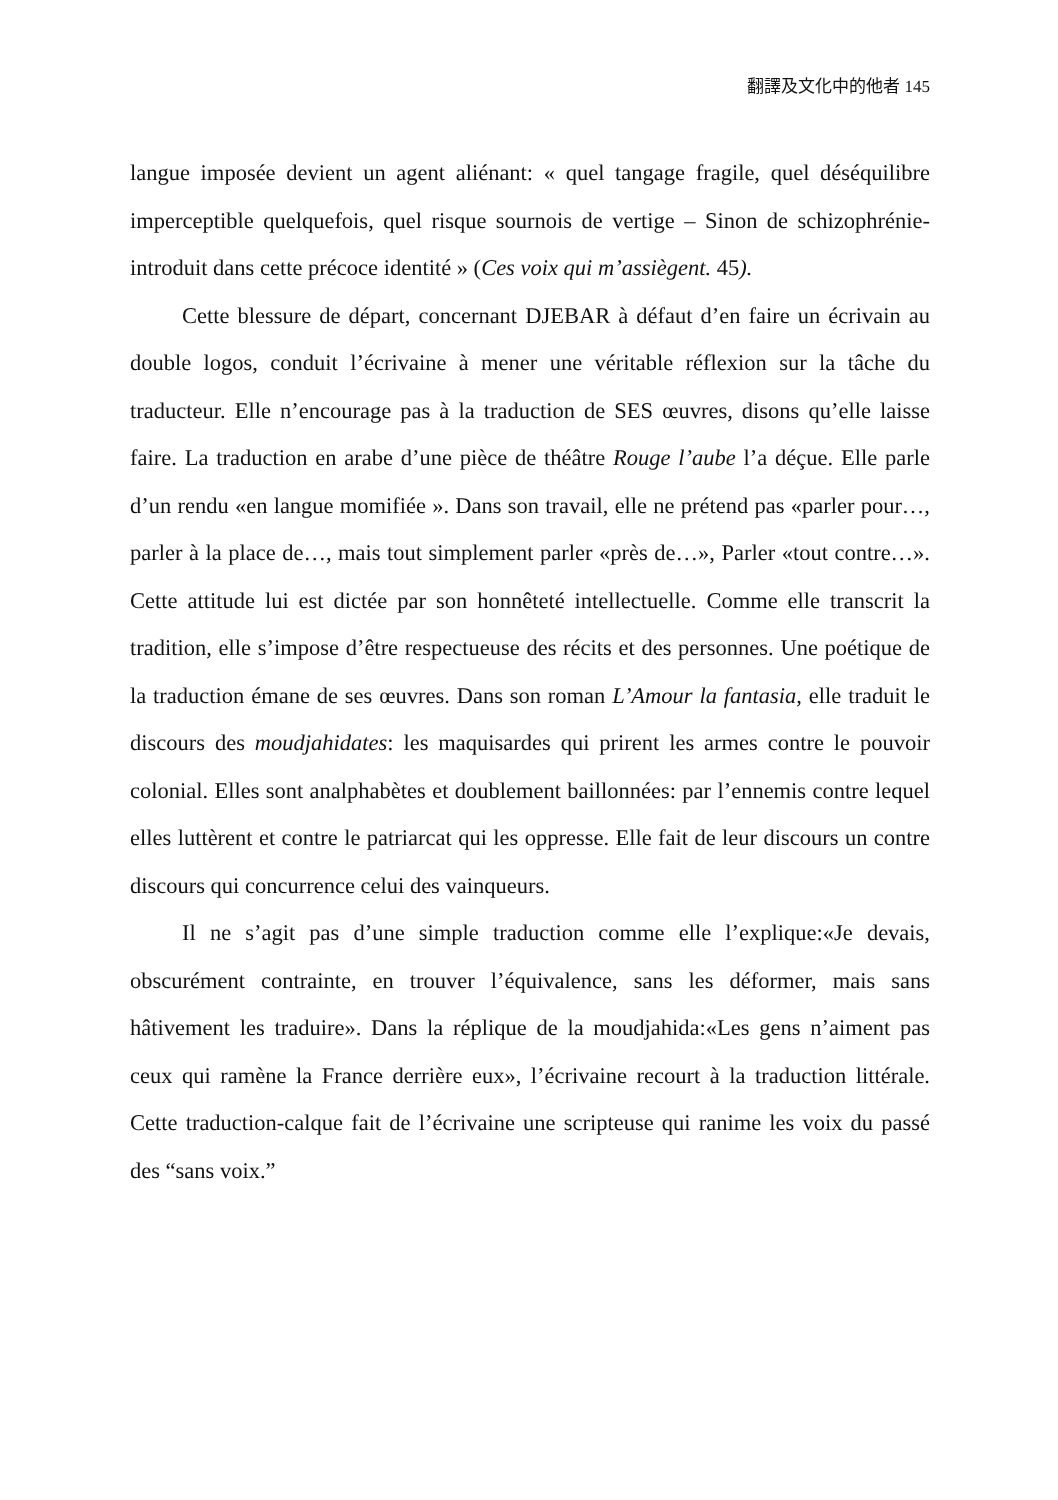翻譯及文化中的他者 145
langue imposée devient un agent aliénant: « quel tangage fragile, quel déséquilibre imperceptible quelquefois, quel risque sournois de vertige – Sinon de schizophrénie-introduit dans cette précoce identité » (Ces voix qui m’assiègent. 45).
Cette blessure de départ, concernant DJEBAR à défaut d’en faire un écrivain au double logos, conduit l’écrivaine à mener une véritable réflexion sur la tâche du traducteur. Elle n’encourage pas à la traduction de SES œuvres, disons qu’elle laisse faire. La traduction en arabe d’une pièce de théâtre Rouge l’aube l’a déçue. Elle parle d’un rendu «en langue momifiée ». Dans son travail, elle ne prétend pas «parler pour…, parler à la place de…, mais tout simplement parler «près de…», Parler «tout contre…». Cette attitude lui est dictée par son honnêteté intellectuelle. Comme elle transcrit la tradition, elle s’impose d’être respectueuse des récits et des personnes. Une poétique de la traduction émane de ses œuvres. Dans son roman L’Amour la fantasia, elle traduit le discours des moudjahidates: les maquisardes qui prirent les armes contre le pouvoir colonial. Elles sont analphabètes et doublement baillonnées: par l’ennemis contre lequel elles luttèrent et contre le patriarcat qui les oppresse. Elle fait de leur discours un contre discours qui concurrence celui des vainqueurs.
Il ne s’agit pas d’une simple traduction comme elle l’explique:«Je devais, obscurément contrainte, en trouver l’équivalence, sans les déformer, mais sans hâtivement les traduire». Dans la réplique de la moudjahida:«Les gens n’aiment pas ceux qui ramène la France derrière eux», l’écrivaine recourt à la traduction littérale. Cette traduction-calque fait de l’écrivaine une scripteuse qui ranime les voix du passé des “sans voix.”